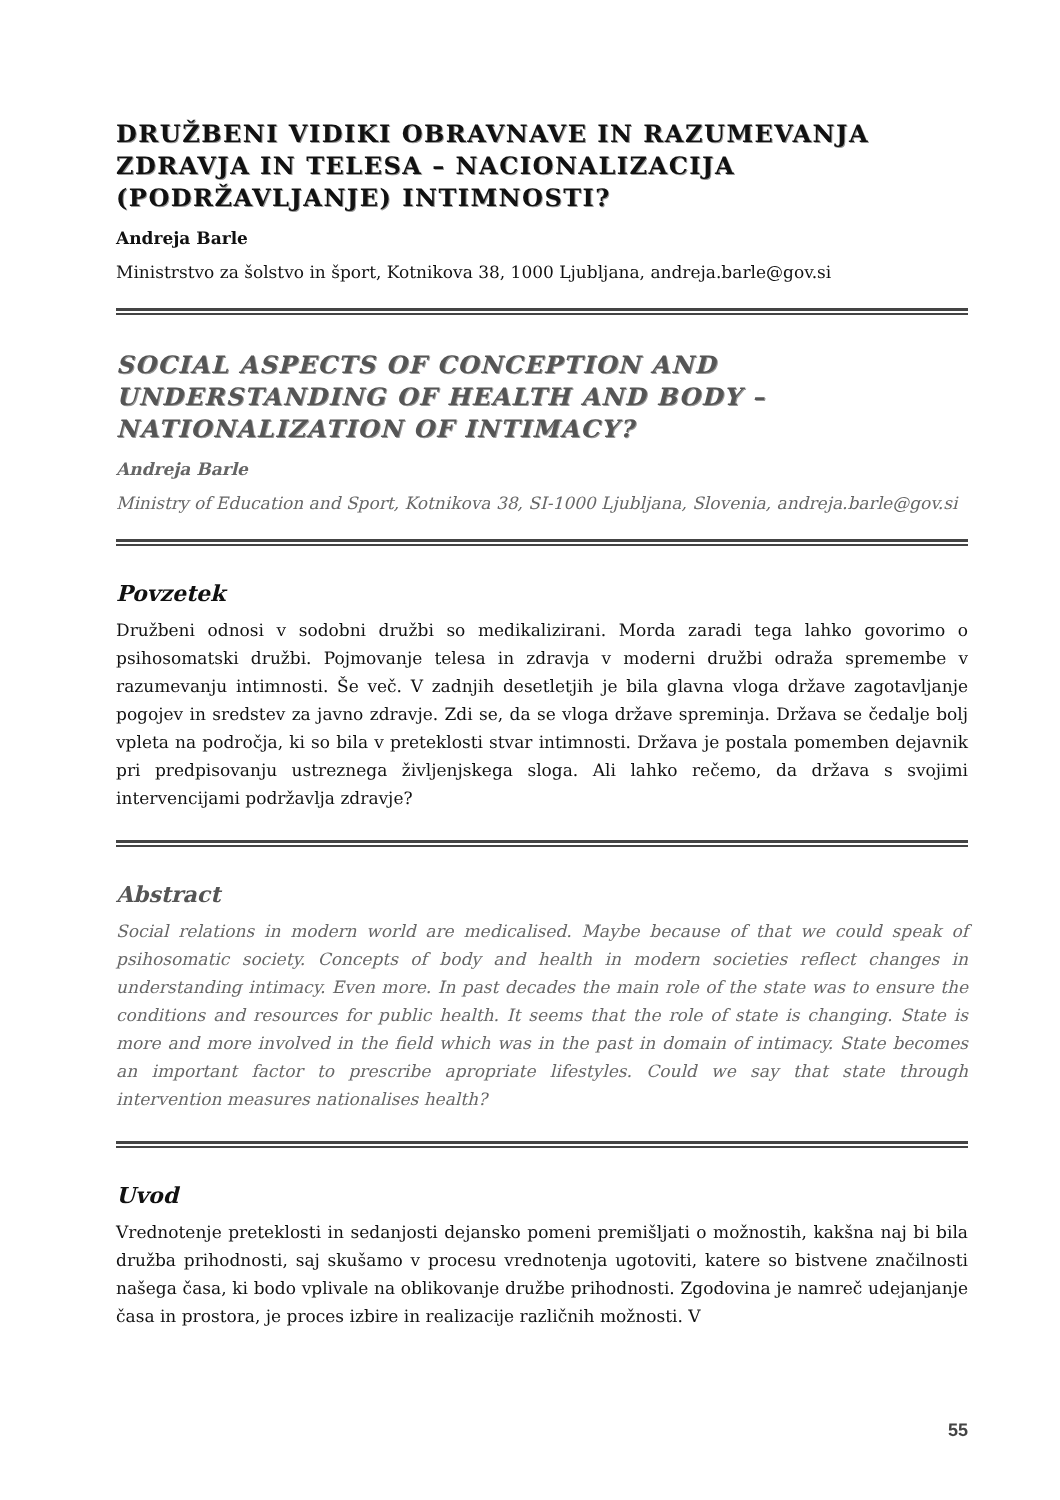DRUŽBENI VIDIKI OBRAVNAVE IN RAZUMEVANJA ZDRAVJA IN TELESA – NACIONALIZACIJA (PODRŽAVLJANJE) INTIMNOSTI?
Andreja Barle
Ministrstvo za šolstvo in šport, Kotnikova 38, 1000 Ljubljana, andreja.barle@gov.si
SOCIAL ASPECTS OF CONCEPTION AND UNDERSTANDING OF HEALTH AND BODY – NATIONALIZATION OF INTIMACY?
Andreja Barle
Ministry of Education and Sport, Kotnikova 38, SI-1000 Ljubljana, Slovenia, andreja.barle@gov.si
Povzetek
Družbeni odnosi v sodobni družbi so medikalizirani. Morda zaradi tega lahko govorimo o psihosomatski družbi. Pojmovanje telesa in zdravja v moderni družbi odraža spremembe v razumevanju intimnosti. Še več. V zadnjih desetletjih je bila glavna vloga države zagotavljanje pogojev in sredstev za javno zdravje. Zdi se, da se vloga države spreminja. Država se čedalje bolj vpleta na področja, ki so bila v preteklosti stvar intimnosti. Država je postala pomemben dejavnik pri predpisovanju ustreznega življenjskega sloga. Ali lahko rečemo, da država s svojimi intervencijami podržavlja zdravje?
Abstract
Social relations in modern world are medicalised. Maybe because of that we could speak of psihosomatic society. Concepts of body and health in modern societies reflect changes in understanding intimacy. Even more. In past decades the main role of the state was to ensure the conditions and resources for public health. It seems that the role of state is changing. State is more and more involved in the field which was in the past in domain of intimacy. State becomes an important factor to prescribe apropriate lifestyles. Could we say that state through intervention measures nationalises health?
Uvod
Vrednotenje preteklosti in sedanjosti dejansko pomeni premišljati o možnostih, kakšna naj bi bila družba prihodnosti, saj skušamo v procesu vrednotenja ugotoviti, katere so bistvene značilnosti našega časa, ki bodo vplivale na oblikovanje družbe prihodnosti. Zgodovina je namreč udejanjanje časa in prostora, je proces izbire in realizacije različnih možnosti. V
55